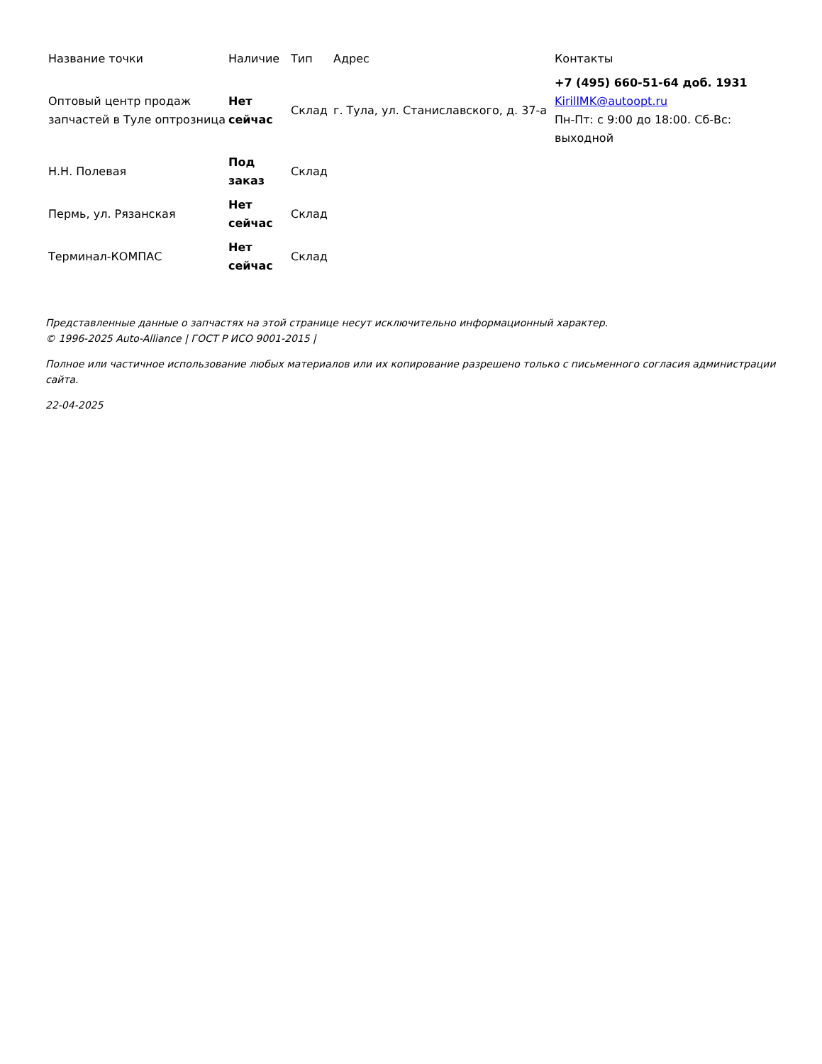| Название точки | Наличие | Тип | Адрес | Контакты |
| --- | --- | --- | --- | --- |
| Оптовый центр продаж запчастей в Туле оптрозница | Нет сейчас | Склад | г. Тула, ул. Станиславского, д. 37-а | +7 (495) 660-51-64 доб. 1931 KirillMK@autoopt.ru Пн-Пт: с 9:00 до 18:00. Сб-Вс: выходной |
| Н.Н. Полевая | Под заказ | Склад | | |
| Пермь, ул. Рязанская | Нет сейчас | Склад | | |
| Терминал-КОМПАС | Нет сейчас | Склад | | |
Представленные данные о запчастях на этой странице несут исключительно информационный характер.
© 1996-2025 Auto-Alliance | ГОСТ Р ИСО 9001-2015 |
Полное или частичное использование любых материалов или их копирование разрешено только с письменного согласия администрации сайта.
22-04-2025